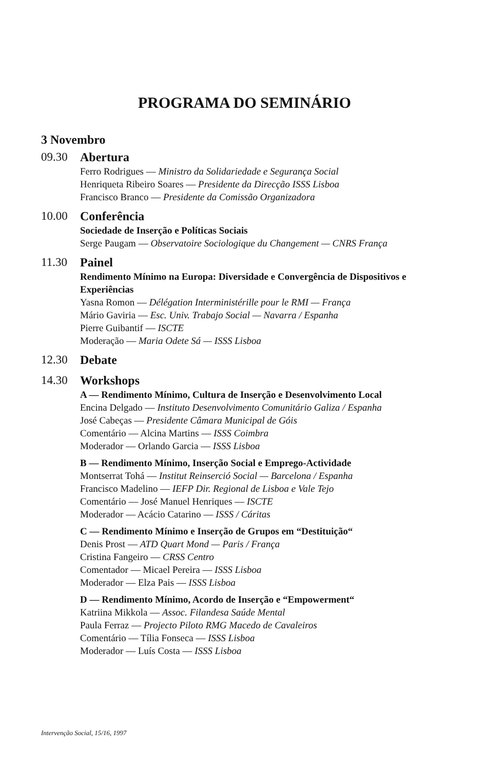PROGRAMA DO SEMINÁRIO
3 Novembro
09.30 Abertura
Ferro Rodrigues — Ministro da Solidariedade e Segurança Social
Henriqueta Ribeiro Soares — Presidente da Direcção ISSS Lisboa
Francisco Branco — Presidente da Comissão Organizadora
10.00 Conferência
Sociedade de Inserção e Políticas Sociais
Serge Paugam — Observatoire Sociologique du Changement — CNRS França
11.30 Painel
Rendimento Mínimo na Europa: Diversidade e Convergência de Dispositivos e Experiências
Yasna Romon — Délégation Interministérille pour le RMI — França
Mário Gaviria — Esc. Univ. Trabajo Social — Navarra / Espanha
Pierre Guibantif — ISCTE
Moderação — Maria Odete Sá — ISSS Lisboa
12.30 Debate
14.30 Workshops
A — Rendimento Mínimo, Cultura de Inserção e Desenvolvimento Local
Encina Delgado — Instituto Desenvolvimento Comunitário Galiza / Espanha
José Cabeças — Presidente Câmara Municipal de Góis
Comentário — Alcina Martins — ISSS Coimbra
Moderador — Orlando Garcia — ISSS Lisboa
B — Rendimento Mínimo, Inserção Social e Emprego-Actividade
Montserrat Tohá — Institut Reinserció Social — Barcelona / Espanha
Francisco Madelino — IEFP Dir. Regional de Lisboa e Vale Tejo
Comentário — José Manuel Henriques — ISCTE
Moderador — Acácio Catarino — ISSS / Cáritas
C — Rendimento Mínimo e Inserção de Grupos em “Destituição“
Denis Prost — ATD Quart Mond — Paris / França
Cristina Fangeiro — CRSS Centro
Comentador — Micael Pereira — ISSS Lisboa
Moderador — Elza Pais — ISSS Lisboa
D — Rendimento Mínimo, Acordo de Inserção e “Empowerment“
Katriina Mikkola — Assoc. Filandesa Saúde Mental
Paula Ferraz — Projecto Piloto RMG Macedo de Cavaleiros
Comentário — Tília Fonseca — ISSS Lisboa
Moderador — Luís Costa — ISSS Lisboa
Intervenção Social, 15/16, 1997